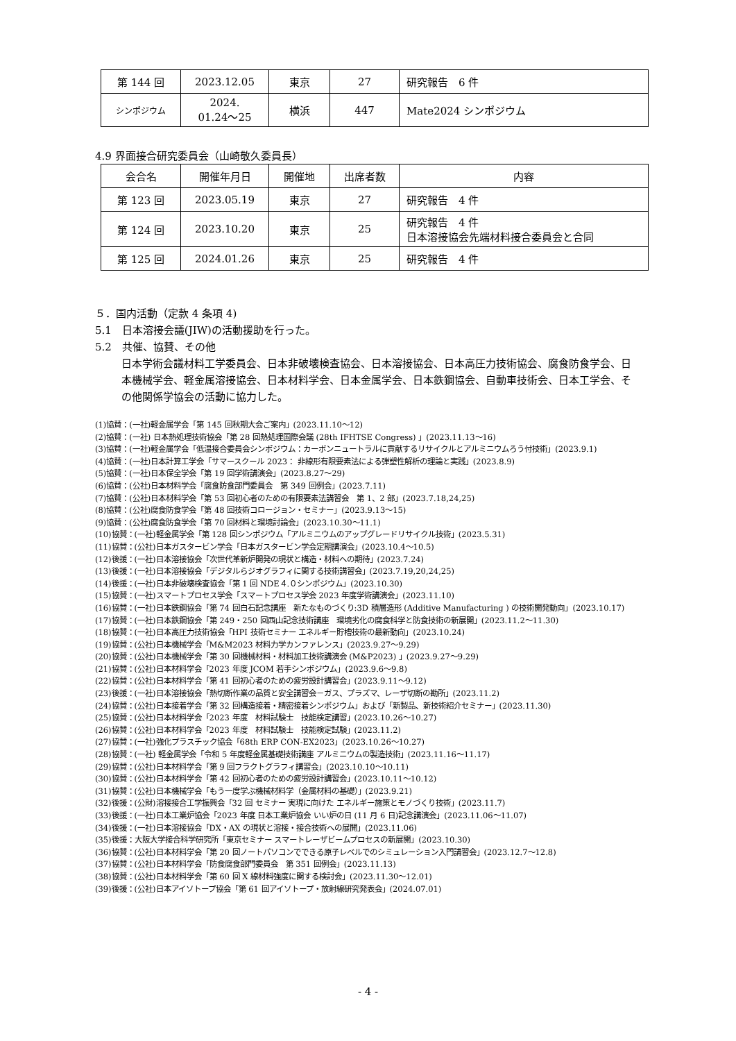| 第 144 回 | 2023.12.05 | 東京 | 27 | 研究報告 6 件 |
| シンポジウム | 2024. 01.24～25 | 横浜 | 447 | Mate2024 シンポジウム |
4.9 界面接合研究委員会（山崎敬久委員長）
| 会合名 | 開催年月日 | 開催地 | 出席者数 | 内容 |
| --- | --- | --- | --- | --- |
| 第 123 回 | 2023.05.19 | 東京 | 27 | 研究報告 4 件 |
| 第 124 回 | 2023.10.20 | 東京 | 25 | 研究報告 4 件 日本溶接協会先端材料接合委員会と合同 |
| 第 125 回 | 2024.01.26 | 東京 | 25 | 研究報告 4 件 |
５．国内活動（定款 4 条項 4)
5.1　日本溶接会議(JIW)の活動援助を行った。
5.2　共催、協賛、その他
日本学術会議材料工学委員会、日本非破壊検査協会、日本溶接協会、日本高圧力技術協会、腐食防食学会、日本機械学会、軽金属溶接協会、日本材料学会、日本金属学会、日本鉄鋼協会、自動車技術会、日本工学会、その他関係学協会の活動に協力した。
(1)協賛：(一社)軽金属学会「第 145 回秋期大会ご案内」(2023.11.10～12)
(2)協賛：(一社) 日本熱処理技術協会「第 28 回熱処理国際会議 (28th IFHTSE Congress) 」(2023.11.13～16)
(3)協賛：(一社)軽金属学会「低温接合委員会シンポジウム：カーボンニュートラルに貢献するリサイクルとアルミニウムろう付技術」(2023.9.1)
(4)協賛：(一社)日本計算工学会「サマースクール 2023： 非線形有限要素法による弾塑性解析の理論と実践」(2023.8.9)
(5)協賛：(一社)日本保全学会「第 19 回学術講演会」(2023.8.27～29)
(6)協賛：(公社)日本材料学会「腐食防食部門委員会　第 349 回例会」(2023.7.11)
(7)協賛：(公社)日本材料学会「第 53 回初心者のための有限要素法講習会　第 1、2 部」(2023.7.18,24,25)
(8)協賛：(公社)腐食防食学会「第 48 回技術コロージョン・セミナー」(2023.9.13～15)
(9)協賛：(公社)腐食防食学会「第 70 回材料と環境討論会」(2023.10.30～11.1)
(10)協賛：(一社)軽金属学会「第 128 回シンポジウム「アルミニウムのアップグレードリサイクル技術」(2023.5.31)
(11)協賛：(公社)日本ガスタービン学会「日本ガスタービン学会定期講演会」(2023.10.4～10.5)
(12)後援：(一社)日本溶接協会「次世代革新炉開発の現状と構造・材料への期待」(2023.7.24)
(13)後援：(一社)日本溶接協会「デジタルらジオグラフィに関する技術講習会」(2023.7.19,20,24,25)
(14)後援：(一社)日本非破壊検査協会「第 1 回 NDE４.０シンポジウム」(2023.10.30)
(15)協賛：(一社)スマートプロセス学会「スマートプロセス学会 2023 年度学術講演会」(2023.11.10)
(16)協賛：(一社)日本鉄鋼協会「第 74 回白石記念講座　新たなものづくり:3D 積層造形 (Additive Manufacturing ) の技術開発動向」(2023.10.17)
(17)協賛：(一社)日本鉄鋼協会「第 249・250 回西山記念技術講座　環境劣化の腐食科学と防食技術の新展開」(2023.11.2～11.30)
(18)協賛：(一社)日本高圧力技術協会「HPI 技術セミナー エネルギー貯槽技術の最新動向」(2023.10.24)
(19)協賛：(公社)日本機械学会「M&M2023 材料力学カンファレンス」(2023.9.27～9.29)
(20)協賛：(公社)日本機械学会「第 30 回機械材料・材料加工技術講演会 (M&P2023) 」(2023.9.27～9.29)
(21)協賛：(公社)日本材料学会「2023 年度 JCOM 若手シンポジウム」(2023.9.6～9.8)
(22)協賛：(公社)日本材料学会「第 41 回初心者のための疲労設計講習会」(2023.9.11～9.12)
(23)後援：(一社)日本溶接協会「熱切断作業の品質と安全講習会－ガス、プラズマ、レーザ切断の勘所」(2023.11.2)
(24)協賛：(公社)日本接着学会「第 32 回構造接着・精密接着シンポジウム」および「新製品、新技術紹介セミナー」(2023.11.30)
(25)協賛：(公社)日本材料学会「2023 年度　材料試験士　技能検定講習」(2023.10.26～10.27)
(26)協賛：(公社)日本材料学会「2023 年度　材料試験士　技能検定試験」(2023.11.2)
(27)協賛：(一社)強化プラスチック協会「68th ERP CON-EX2023」(2023.10.26～10.27)
(28)協賛：(一社) 軽金属学会「令和 5 年度軽金属基礎技術講座 アルミニウムの製造技術」(2023.11.16～11.17)
(29)協賛：(公社)日本材料学会「第 9 回フラクトグラフィ講習会」(2023.10.10～10.11)
(30)協賛：(公社)日本材料学会「第 42 回初心者のための疲労設計講習会」(2023.10.11～10.12)
(31)協賛：(公社)日本機械学会「もう一度学ぶ機械材料学（金属材料の基礎）」(2023.9.21)
(32)後援：(公財)溶接接合工学振興会「32 回 セミナー 実現に向けた エネルギー施策とモノづくり技術」(2023.11.7)
(33)後援：(一社)日本工業炉協会「2023 年度 日本工業炉協会 いい炉の日 (11 月 6 日)記念講演会」(2023.11.06～11.07)
(34)後援：(一社)日本溶接協会「DX・AX の現状と溶接・接合技術への展開」(2023.11.06)
(35)後援：大阪大学接合科学研究所「東京セミナー スマートレーザビームプロセスの新展開」(2023.10.30)
(36)協賛：(公社)日本材料学会「第 20 回ノートパソコンでできる原子レベルでのシミュレーション入門講習会」(2023.12.7～12.8)
(37)協賛：(公社)日本材料学会「防食腐食部門委員会　第 351 回例会」(2023.11.13)
(38)協賛：(公社)日本材料学会「第 60 回 X 線材料強度に関する検討会」(2023.11.30～12.01)
(39)後援：(公社)日本アイソトープ協会「第 61 回アイソトープ・放射線研究発表会」(2024.07.01)
- 4 -